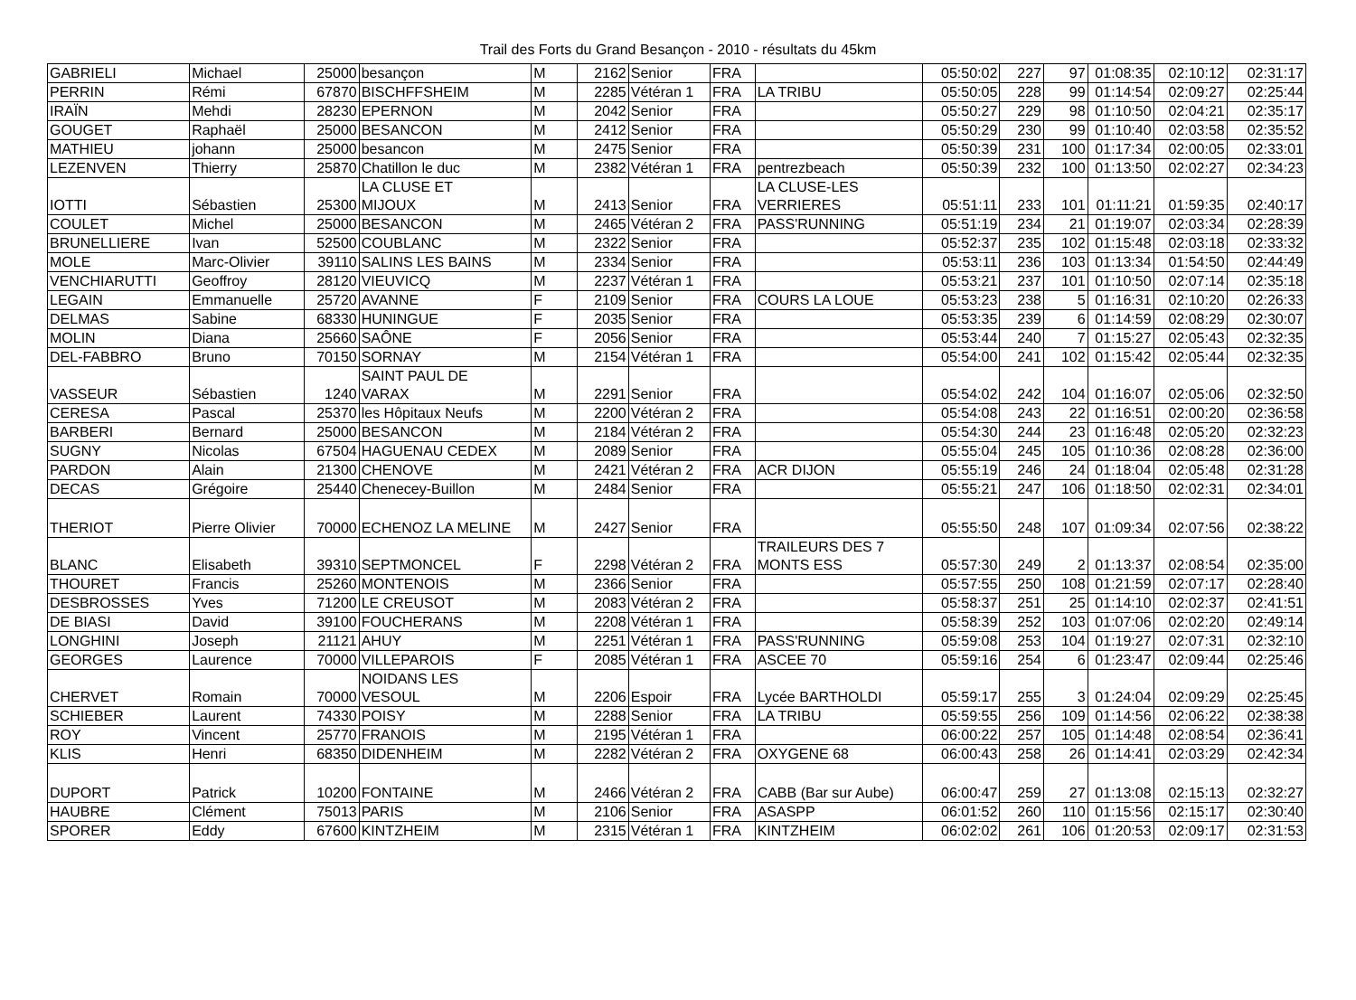Trail des Forts du Grand Besançon - 2010 - résultats du 45km
| GABRIELI | Michael | 25000 | besançon | M | 2162 | Senior | FRA | | 05:50:02 | 227 | 97 | 01:08:35 | 02:10:12 | 02:31:17 |
| PERRIN | Rémi | 67870 | BISCHFFSHEIM | M | 2285 | Vétéran 1 | FRA | LA TRIBU | 05:50:05 | 228 | 99 | 01:14:54 | 02:09:27 | 02:25:44 |
| IRAÏN | Mehdi | 28230 | EPERNON | M | 2042 | Senior | FRA | | 05:50:27 | 229 | 98 | 01:10:50 | 02:04:21 | 02:35:17 |
| GOUGET | Raphaël | 25000 | BESANCON | M | 2412 | Senior | FRA | | 05:50:29 | 230 | 99 | 01:10:40 | 02:03:58 | 02:35:52 |
| MATHIEU | johann | 25000 | besancon | M | 2475 | Senior | FRA | | 05:50:39 | 231 | 100 | 01:17:34 | 02:00:05 | 02:33:01 |
| LEZENVEN | Thierry | 25870 | Chatillon le duc | M | 2382 | Vétéran 1 | FRA | pentrezbeach | 05:50:39 | 232 | 100 | 01:13:50 | 02:02:27 | 02:34:23 |
| IOTTI | Sébastien | 25300 | LA CLUSE ET MIJOUX | M | 2413 | Senior | FRA | LA CLUSE-LES VERRIERES | 05:51:11 | 233 | 101 | 01:11:21 | 01:59:35 | 02:40:17 |
| COULET | Michel | 25000 | BESANCON | M | 2465 | Vétéran 2 | FRA | PASS'RUNNING | 05:51:19 | 234 | 21 | 01:19:07 | 02:03:34 | 02:28:39 |
| BRUNELLIERE | Ivan | 52500 | COUBLANC | M | 2322 | Senior | FRA | | 05:52:37 | 235 | 102 | 01:15:48 | 02:03:18 | 02:33:32 |
| MOLE | Marc-Olivier | 39110 | SALINS LES BAINS | M | 2334 | Senior | FRA | | 05:53:11 | 236 | 103 | 01:13:34 | 01:54:50 | 02:44:49 |
| VENCHIARUTTI | Geoffroy | 28120 | VIEUVICQ | M | 2237 | Vétéran 1 | FRA | | 05:53:21 | 237 | 101 | 01:10:50 | 02:07:14 | 02:35:18 |
| LEGAIN | Emmanuelle | 25720 | AVANNE | F | 2109 | Senior | FRA | COURS LA LOUE | 05:53:23 | 238 | 5 | 01:16:31 | 02:10:20 | 02:26:33 |
| DELMAS | Sabine | 68330 | HUNINGUE | F | 2035 | Senior | FRA | | 05:53:35 | 239 | 6 | 01:14:59 | 02:08:29 | 02:30:07 |
| MOLIN | Diana | 25660 | SAÔNE | F | 2056 | Senior | FRA | | 05:53:44 | 240 | 7 | 01:15:27 | 02:05:43 | 02:32:35 |
| DEL-FABBRO | Bruno | 70150 | SORNAY | M | 2154 | Vétéran 1 | FRA | | 05:54:00 | 241 | 102 | 01:15:42 | 02:05:44 | 02:32:35 |
| VASSEUR | Sébastien | 1240 | SAINT PAUL DE VARAX | M | 2291 | Senior | FRA | | 05:54:02 | 242 | 104 | 01:16:07 | 02:05:06 | 02:32:50 |
| CERESA | Pascal | 25370 | les Hôpitaux Neufs | M | 2200 | Vétéran 2 | FRA | | 05:54:08 | 243 | 22 | 01:16:51 | 02:00:20 | 02:36:58 |
| BARBERI | Bernard | 25000 | BESANCON | M | 2184 | Vétéran 2 | FRA | | 05:54:30 | 244 | 23 | 01:16:48 | 02:05:20 | 02:32:23 |
| SUGNY | Nicolas | 67504 | HAGUENAU CEDEX | M | 2089 | Senior | FRA | | 05:55:04 | 245 | 105 | 01:10:36 | 02:08:28 | 02:36:00 |
| PARDON | Alain | 21300 | CHENOVE | M | 2421 | Vétéran 2 | FRA | ACR DIJON | 05:55:19 | 246 | 24 | 01:18:04 | 02:05:48 | 02:31:28 |
| DECAS | Grégoire | 25440 | Chenecey-Buillon | M | 2484 | Senior | FRA | | 05:55:21 | 247 | 106 | 01:18:50 | 02:02:31 | 02:34:01 |
| THERIOT | Pierre Olivier | 70000 | ECHENOZ LA MELINE | M | 2427 | Senior | FRA | | 05:55:50 | 248 | 107 | 01:09:34 | 02:07:56 | 02:38:22 |
| BLANC | Elisabeth | 39310 | SEPTMONCEL | F | 2298 | Vétéran 2 | FRA | TRAILEURS DES 7 MONTS ESS | 05:57:30 | 249 | 2 | 01:13:37 | 02:08:54 | 02:35:00 |
| THOURET | Francis | 25260 | MONTENOIS | M | 2366 | Senior | FRA | | 05:57:55 | 250 | 108 | 01:21:59 | 02:07:17 | 02:28:40 |
| DESBROSSES | Yves | 71200 | LE CREUSOT | M | 2083 | Vétéran 2 | FRA | | 05:58:37 | 251 | 25 | 01:14:10 | 02:02:37 | 02:41:51 |
| DE BIASI | David | 39100 | FOUCHERANS | M | 2208 | Vétéran 1 | FRA | | 05:58:39 | 252 | 103 | 01:07:06 | 02:02:20 | 02:49:14 |
| LONGHINI | Joseph | 21121 | AHUY | M | 2251 | Vétéran 1 | FRA | PASS'RUNNING | 05:59:08 | 253 | 104 | 01:19:27 | 02:07:31 | 02:32:10 |
| GEORGES | Laurence | 70000 | VILLEPAROIS | F | 2085 | Vétéran 1 | FRA | ASCEE 70 | 05:59:16 | 254 | 6 | 01:23:47 | 02:09:44 | 02:25:46 |
| CHERVET | Romain | 70000 | NOIDANS LES VESOUL | M | 2206 | Espoir | FRA | Lycée BARTHOLDI | 05:59:17 | 255 | 3 | 01:24:04 | 02:09:29 | 02:25:45 |
| SCHIEBER | Laurent | 74330 | POISY | M | 2288 | Senior | FRA | LA TRIBU | 05:59:55 | 256 | 109 | 01:14:56 | 02:06:22 | 02:38:38 |
| ROY | Vincent | 25770 | FRANOIS | M | 2195 | Vétéran 1 | FRA | | 06:00:22 | 257 | 105 | 01:14:48 | 02:08:54 | 02:36:41 |
| KLIS | Henri | 68350 | DIDENHEIM | M | 2282 | Vétéran 2 | FRA | OXYGENE 68 | 06:00:43 | 258 | 26 | 01:14:41 | 02:03:29 | 02:42:34 |
| DUPORT | Patrick | 10200 | FONTAINE | M | 2466 | Vétéran 2 | FRA | CABB (Bar sur Aube) | 06:00:47 | 259 | 27 | 01:13:08 | 02:15:13 | 02:32:27 |
| HAUBRE | Clément | 75013 | PARIS | M | 2106 | Senior | FRA | ASASPP | 06:01:52 | 260 | 110 | 01:15:56 | 02:15:17 | 02:30:40 |
| SPORER | Eddy | 67600 | KINTZHEIM | M | 2315 | Vétéran 1 | FRA | KINTZHEIM | 06:02:02 | 261 | 106 | 01:20:53 | 02:09:17 | 02:31:53 |